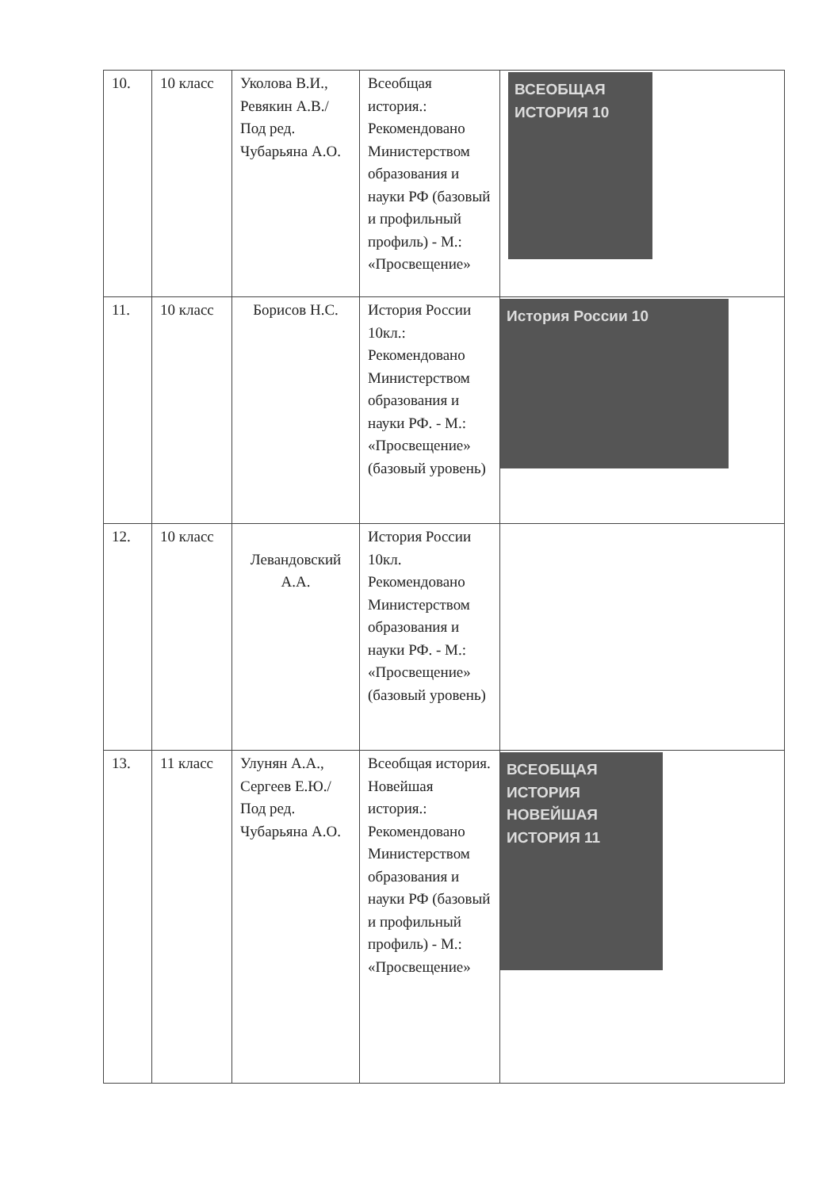| 10. | 10 класс | Уколова В.И., Ревякин А.В./Под ред. Чубарьяна А.О. | Всеобщая история.: Рекомендовано Министерством образования и науки РФ (базовый и профильный профиль) - М.: «Просвещение» | ВСЕОБЩАЯ ИСТОРИЯ 10 |
| 11. | 10 класс | Борисов Н.С. | История России 10кл.: Рекомендовано Министерством образования и науки РФ. - М.: «Просвещение» (базовый уровень) | История России 10 |
| 12. | 10 класс | Левандовский А.А. | История России 10кл. Рекомендовано Министерством образования и науки РФ. - М.: «Просвещение» (базовый уровень) | |
| 13. | 11 класс | Улунян А.А., Сергеев Е.Ю./Под ред. Чубарьяна А.О. | Всеобщая история. Новейшая история.: Рекомендовано Министерством образования и науки РФ (базовый и профильный профиль) - М.: «Просвещение» | ВСЕОБЩАЯ ИСТОРИЯ НОВЕЙШАЯ ИСТОРИЯ 11 |